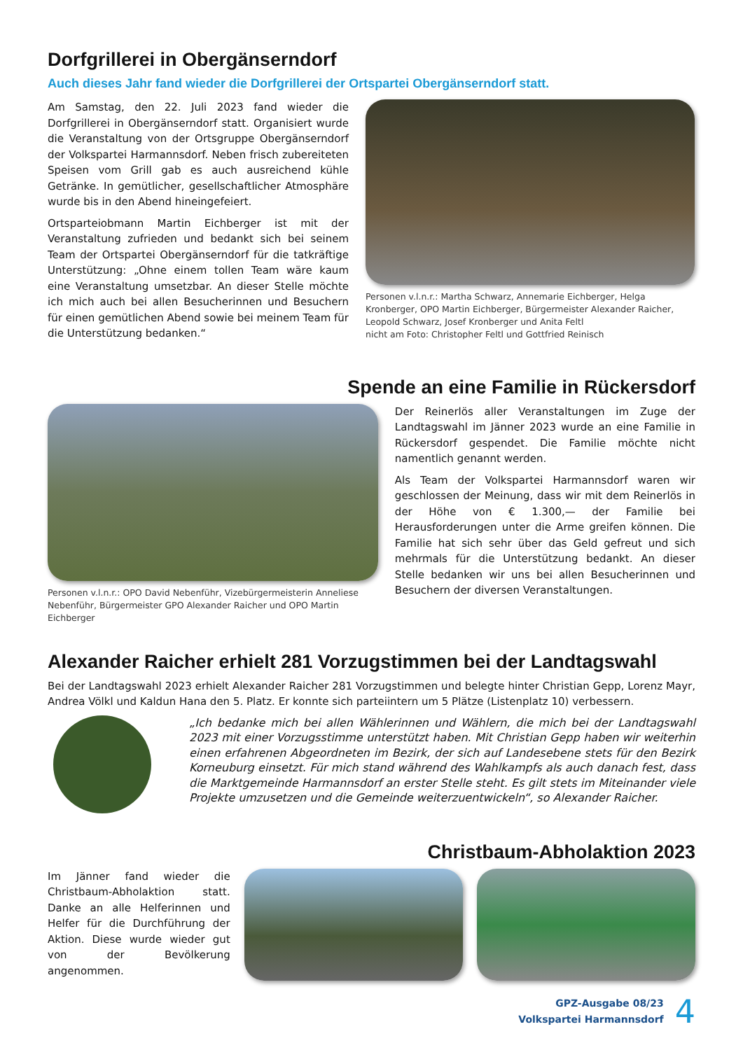Dorfgrillerei in Obergänserndorf
Auch dieses Jahr fand wieder die Dorfgrillerei der Ortspartei Obergänserndorf statt.
Am Samstag, den 22. Juli 2023 fand wieder die Dorfgrillerei in Obergänserndorf statt. Organisiert wurde die Veranstaltung von der Ortsgruppe Obergänserndorf der Volkspartei Harmannsdorf. Neben frisch zubereiteten Speisen vom Grill gab es auch ausreichend kühle Getränke. In gemütlicher, gesellschaftlicher Atmosphäre wurde bis in den Abend hineingefeiert.
Ortsparteiobmann Martin Eichberger ist mit der Veranstaltung zufrieden und bedankt sich bei seinem Team der Ortspartei Obergänserndorf für die tatkräftige Unterstützung: „Ohne einem tollen Team wäre kaum eine Veranstaltung umsetzbar. An dieser Stelle möchte ich mich auch bei allen Besucherinnen und Besuchern für einen gemütlichen Abend sowie bei meinem Team für die Unterstützung bedanken.“
Personen v.l.n.r.: Martha Schwarz, Annemarie Eichberger, Helga Kronberger, OPO Martin Eichberger, Bürgermeister Alexander Raicher, Leopold Schwarz, Josef Kronberger und Anita Feltl
nicht am Foto: Christopher Feltl und Gottfried Reinisch
Spende an eine Familie in Rückersdorf
Personen v.l.n.r.: OPO David Nebenführ, Vizebürgermeisterin Anneliese Nebenführ, Bürgermeister GPO Alexander Raicher und OPO Martin Eichberger
Der Reinerlös aller Veranstaltungen im Zuge der Landtagswahl im Jänner 2023 wurde an eine Familie in Rückersdorf gespendet. Die Familie möchte nicht namentlich genannt werden.
Als Team der Volkspartei Harmannsdorf waren wir geschlossen der Meinung, dass wir mit dem Reinerlös in der Höhe von € 1.300,— der Familie bei Herausforderungen unter die Arme greifen können. Die Familie hat sich sehr über das Geld gefreut und sich mehrmals für die Unterstützung bedankt. An dieser Stelle bedanken wir uns bei allen Besucherinnen und Besuchern der diversen Veranstaltungen.
Alexander Raicher erhielt 281 Vorzugstimmen bei der Landtagswahl
Bei der Landtagswahl 2023 erhielt Alexander Raicher 281 Vorzugstimmen und belegte hinter Christian Gepp, Lorenz Mayr, Andrea Völkl und Kaldun Hana den 5. Platz. Er konnte sich parteiintern um 5 Plätze (Listenplatz 10) verbessern.
„Ich bedanke mich bei allen Wählerinnen und Wählern, die mich bei der Landtagswahl 2023 mit einer Vorzugsstimme unterstützt haben. Mit Christian Gepp haben wir weiterhin einen erfahrenen Abgeordneten im Bezirk, der sich auf Landesebene stets für den Bezirk Korneuburg einsetzt. Für mich stand während des Wahlkampfs als auch danach fest, dass die Marktgemeinde Harmannsdorf an erster Stelle steht. Es gilt stets im Miteinander viele Projekte umzusetzen und die Gemeinde weiterzuentwickeln“, so Alexander Raicher.
Christbaum-Abholaktion 2023
Im Jänner fand wieder die Christbaum-Abholaktion statt. Danke an alle Helferinnen und Helfer für die Durchführung der Aktion. Diese wurde wieder gut von der Bevölkerung angenommen.
GPZ-Ausgabe 08/23
Volkspartei Harmannsdorf
4